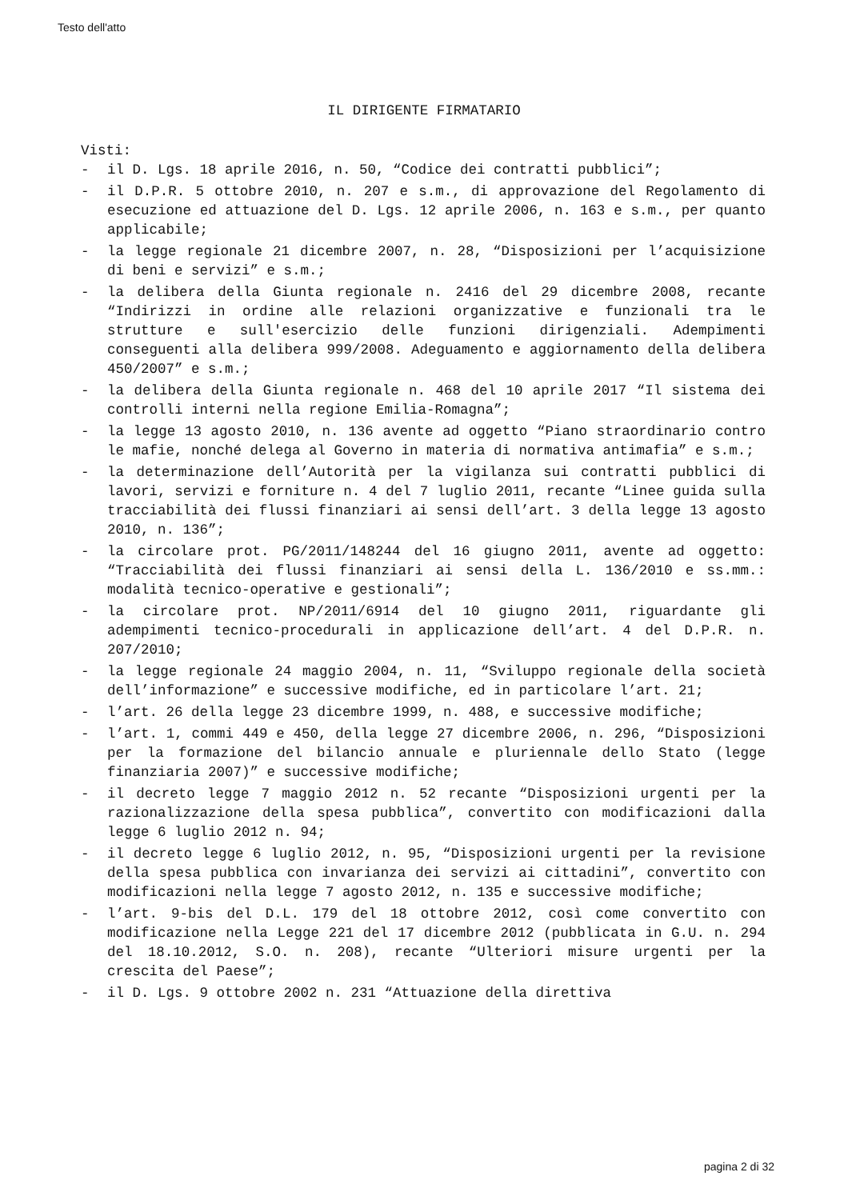Testo dell'atto
IL DIRIGENTE FIRMATARIO
Visti:
- il D. Lgs. 18 aprile 2016, n. 50, “Codice dei contratti pubblici”;
- il D.P.R. 5 ottobre 2010, n. 207 e s.m., di approvazione del Regolamento di esecuzione ed attuazione del D. Lgs. 12 aprile 2006, n. 163 e s.m., per quanto applicabile;
- la legge regionale 21 dicembre 2007, n. 28, “Disposizioni per l’acquisizione di beni e servizi” e s.m.;
- la delibera della Giunta regionale n. 2416 del 29 dicembre 2008, recante “Indirizzi in ordine alle relazioni organizzative e funzionali tra le strutture e sull'esercizio delle funzioni dirigenziali. Adempimenti conseguenti alla delibera 999/2008. Adeguamento e aggiornamento della delibera 450/2007” e s.m.;
- la delibera della Giunta regionale n. 468 del 10 aprile 2017 “Il sistema dei controlli interni nella regione Emilia-Romagna”;
- la legge 13 agosto 2010, n. 136 avente ad oggetto “Piano straordinario contro le mafie, nonché delega al Governo in materia di normativa antimafia” e s.m.;
- la determinazione dell’Autorità per la vigilanza sui contratti pubblici di lavori, servizi e forniture n. 4 del 7 luglio 2011, recante “Linee guida sulla tracciabilità dei flussi finanziari ai sensi dell’art. 3 della legge 13 agosto 2010, n. 136”;
- la circolare prot. PG/2011/148244 del 16 giugno 2011, avente ad oggetto: “Tracciabilità dei flussi finanziari ai sensi della L. 136/2010 e ss.mm.: modalità tecnico-operative e gestionali”;
- la circolare prot. NP/2011/6914 del 10 giugno 2011, riguardante gli adempimenti tecnico-procedurali in applicazione dell’art. 4 del D.P.R. n. 207/2010;
- la legge regionale 24 maggio 2004, n. 11, “Sviluppo regionale della società dell’informazione” e successive modifiche, ed in particolare l’art. 21;
- l’art. 26 della legge 23 dicembre 1999, n. 488, e successive modifiche;
- l’art. 1, commi 449 e 450, della legge 27 dicembre 2006, n. 296, “Disposizioni per la formazione del bilancio annuale e pluriennale dello Stato (legge finanziaria 2007)” e successive modifiche;
- il decreto legge 7 maggio 2012 n. 52 recante “Disposizioni urgenti per la razionalizzazione della spesa pubblica”, convertito con modificazioni dalla legge 6 luglio 2012 n. 94;
- il decreto legge 6 luglio 2012, n. 95, “Disposizioni urgenti per la revisione della spesa pubblica con invarianza dei servizi ai cittadini”, convertito con modificazioni nella legge 7 agosto 2012, n. 135 e successive modifiche;
- l’art. 9-bis del D.L. 179 del 18 ottobre 2012, così come convertito con modificazione nella Legge 221 del 17 dicembre 2012 (pubblicata in G.U. n. 294 del 18.10.2012, S.O. n. 208), recante “Ulteriori misure urgenti per la crescita del Paese”;
- il D. Lgs. 9 ottobre 2002 n. 231 “Attuazione della direttiva
pagina 2 di 32